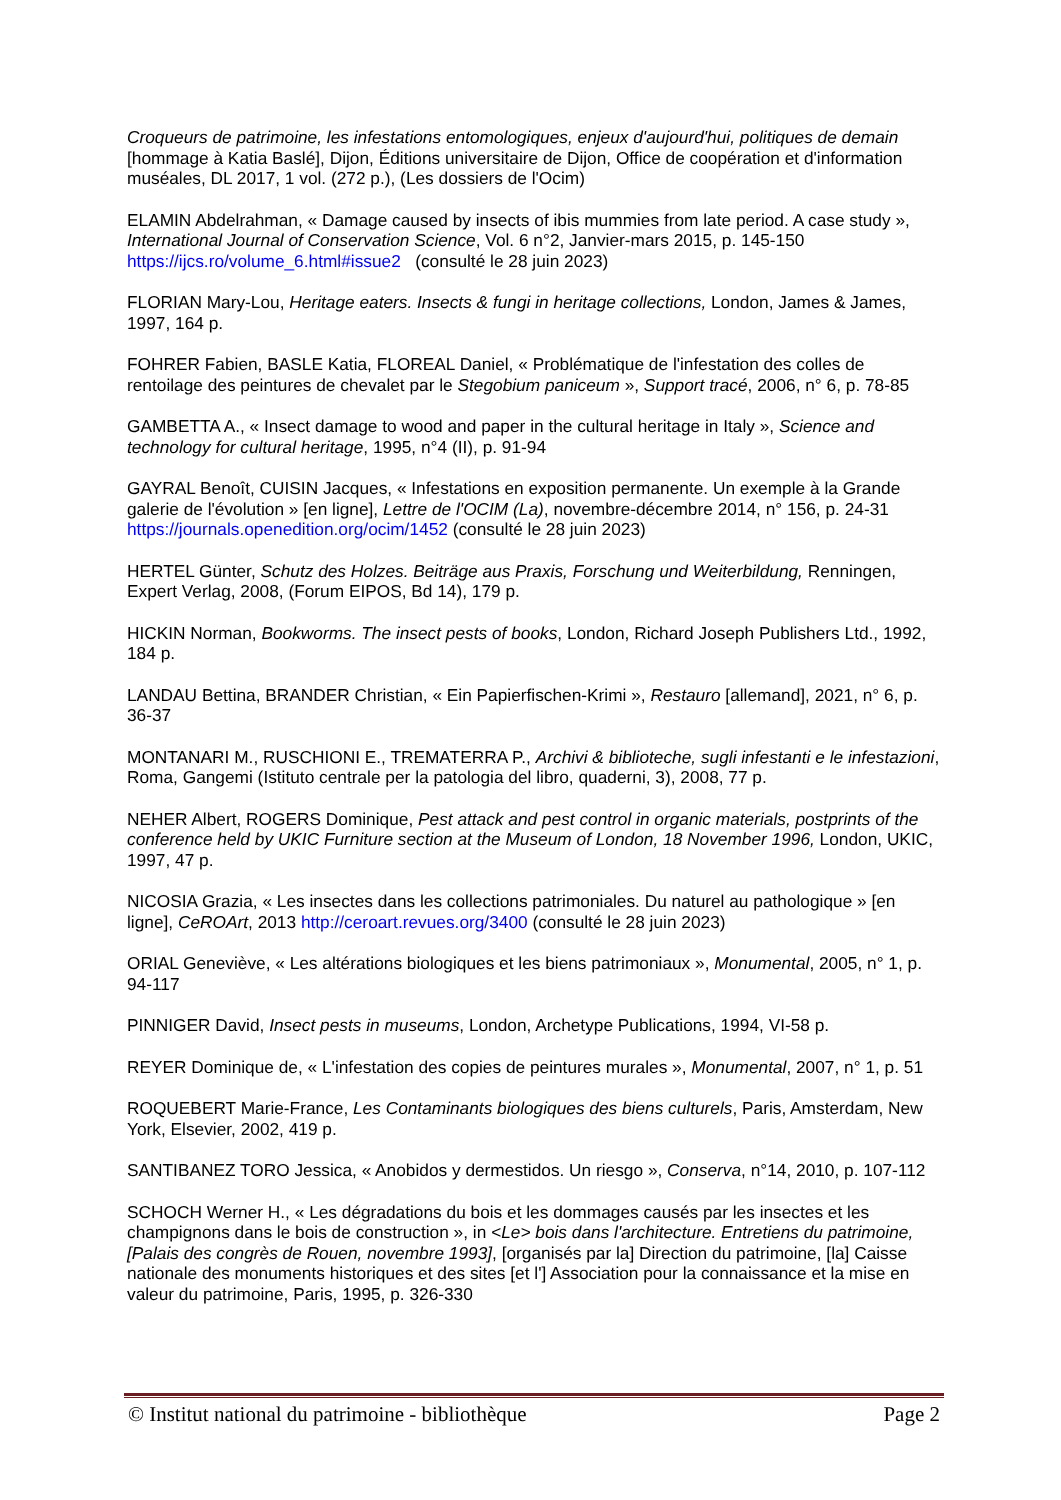Croqueurs de patrimoine, les infestations entomologiques, enjeux d'aujourd'hui, politiques de demain [hommage à Katia Baslé], Dijon, Éditions universitaire de Dijon, Office de coopération et d'information muséales, DL 2017, 1 vol. (272 p.), (Les dossiers de l'Ocim)
ELAMIN Abdelrahman, « Damage caused by insects of ibis mummies from late period. A case study », International Journal of Conservation Science, Vol. 6 n°2, Janvier-mars 2015, p. 145-150 https://ijcs.ro/volume_6.html#issue2 (consulté le 28 juin 2023)
FLORIAN Mary-Lou, Heritage eaters. Insects & fungi in heritage collections, London, James & James, 1997, 164 p.
FOHRER Fabien, BASLE Katia, FLOREAL Daniel, « Problématique de l'infestation des colles de rentoilage des peintures de chevalet par le Stegobium paniceum », Support tracé, 2006, n° 6, p. 78-85
GAMBETTA A., « Insect damage to wood and paper in the cultural heritage in Italy », Science and technology for cultural heritage, 1995, n°4 (II), p. 91-94
GAYRAL Benoît, CUISIN Jacques, « Infestations en exposition permanente. Un exemple à la Grande galerie de l'évolution » [en ligne], Lettre de l'OCIM (La), novembre-décembre 2014, n° 156, p. 24-31 https://journals.openedition.org/ocim/1452 (consulté le 28 juin 2023)
HERTEL Günter, Schutz des Holzes. Beiträge aus Praxis, Forschung und Weiterbildung, Renningen, Expert Verlag, 2008, (Forum EIPOS, Bd 14), 179 p.
HICKIN Norman, Bookworms. The insect pests of books, London, Richard Joseph Publishers Ltd., 1992, 184 p.
LANDAU Bettina, BRANDER Christian, « Ein Papierfischen-Krimi », Restauro [allemand], 2021, n° 6, p. 36-37
MONTANARI M., RUSCHIONI E., TREMATERRA P., Archivi & biblioteche, sugli infestanti e le infestazioni, Roma, Gangemi (Istituto centrale per la patologia del libro, quaderni, 3), 2008, 77 p.
NEHER Albert, ROGERS Dominique, Pest attack and pest control in organic materials, postprints of the conference held by UKIC Furniture section at the Museum of London, 18 November 1996, London, UKIC, 1997, 47 p.
NICOSIA Grazia, « Les insectes dans les collections patrimoniales. Du naturel au pathologique » [en ligne], CeROArt, 2013 http://ceroart.revues.org/3400 (consulté le 28 juin 2023)
ORIAL Geneviève, « Les altérations biologiques et les biens patrimoniaux », Monumental, 2005, n° 1, p. 94-117
PINNIGER David, Insect pests in museums, London, Archetype Publications, 1994, VI-58 p.
REYER Dominique de, « L'infestation des copies de peintures murales », Monumental, 2007, n° 1, p. 51
ROQUEBERT Marie-France, Les Contaminants biologiques des biens culturels, Paris, Amsterdam, New York, Elsevier, 2002, 419 p.
SANTIBANEZ TORO Jessica, « Anobidos y dermestidos. Un riesgo », Conserva, n°14, 2010, p. 107-112
SCHOCH Werner H., « Les dégradations du bois et les dommages causés par les insectes et les champignons dans le bois de construction », in <Le> bois dans l'architecture. Entretiens du patrimoine, [Palais des congrès de Rouen, novembre 1993], [organisés par la] Direction du patrimoine, [la] Caisse nationale des monuments historiques et des sites [et l'] Association pour la connaissance et la mise en valeur du patrimoine, Paris, 1995, p. 326-330
© Institut national du patrimoine - bibliothèque Page 2